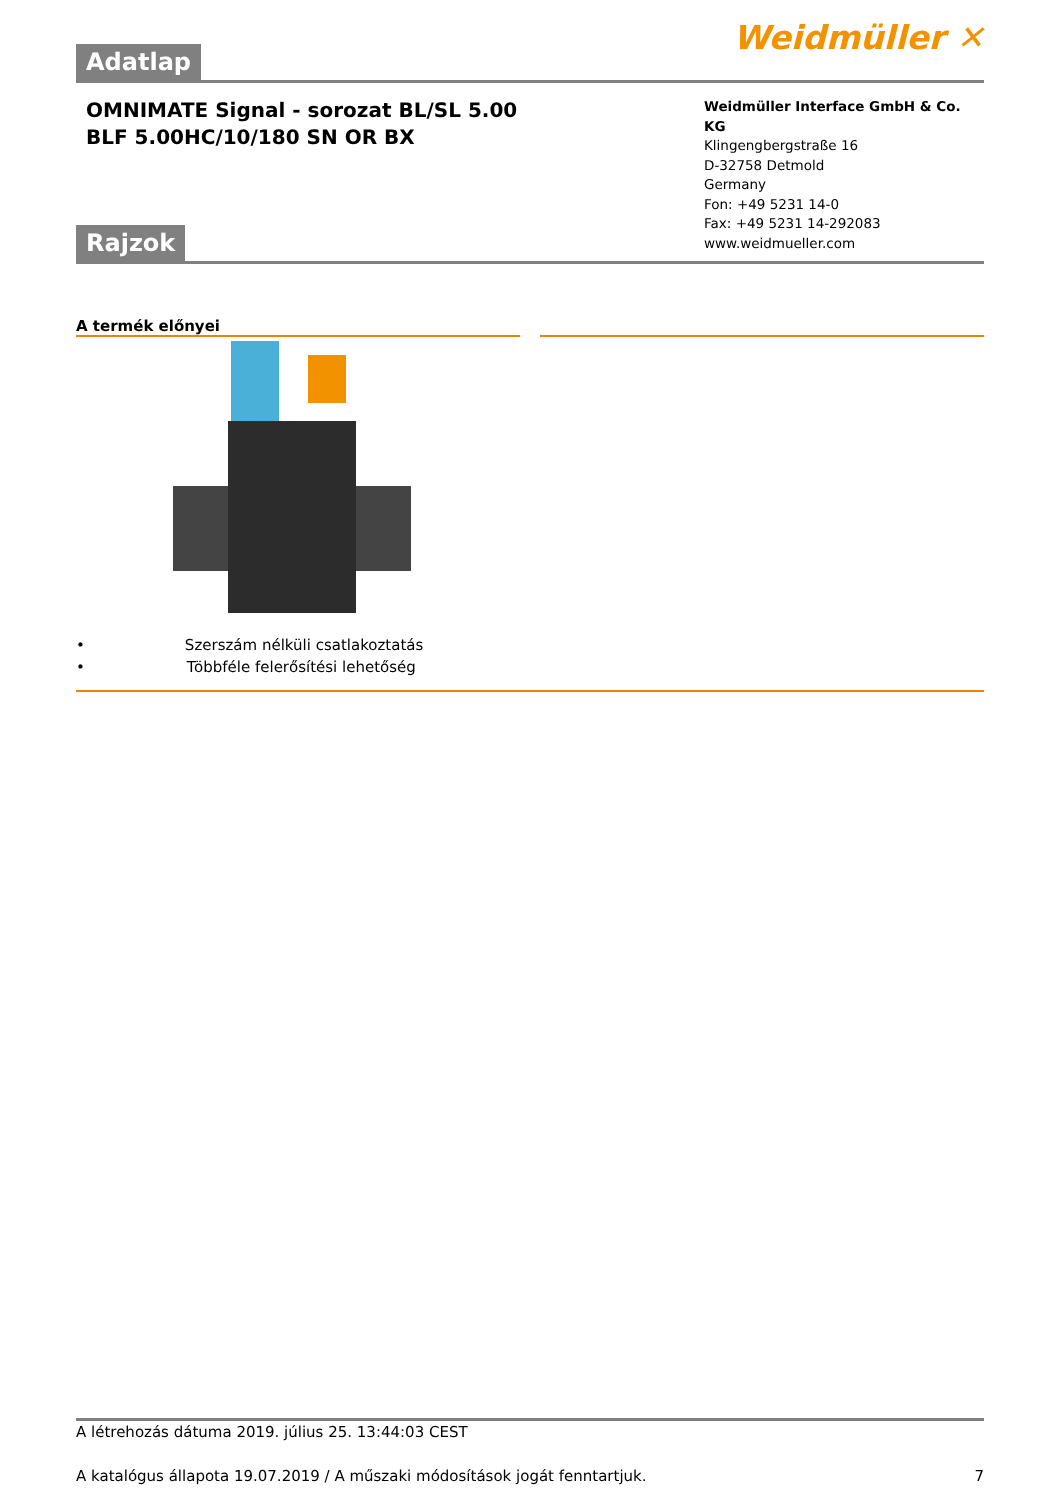Weidmüller ✕
Adatlap
OMNIMATE Signal - sorozat BL/SL 5.00
BLF 5.00HC/10/180 SN OR BX
Weidmüller Interface GmbH & Co. KG
Klingengbergstraße 16
D-32758 Detmold
Germany
Fon: +49 5231 14-0
Fax: +49 5231 14-292083
www.weidmueller.com
Rajzok
A termék előnyei
• Szerszám nélküli csatlakoztatás
• Többféle felerősítési lehetőség
A létrehozás dátuma 2019. július 25. 13:44:03 CEST
A katalógus állapota 19.07.2019 / A műszaki módosítások jogát fenntartjuk. 7